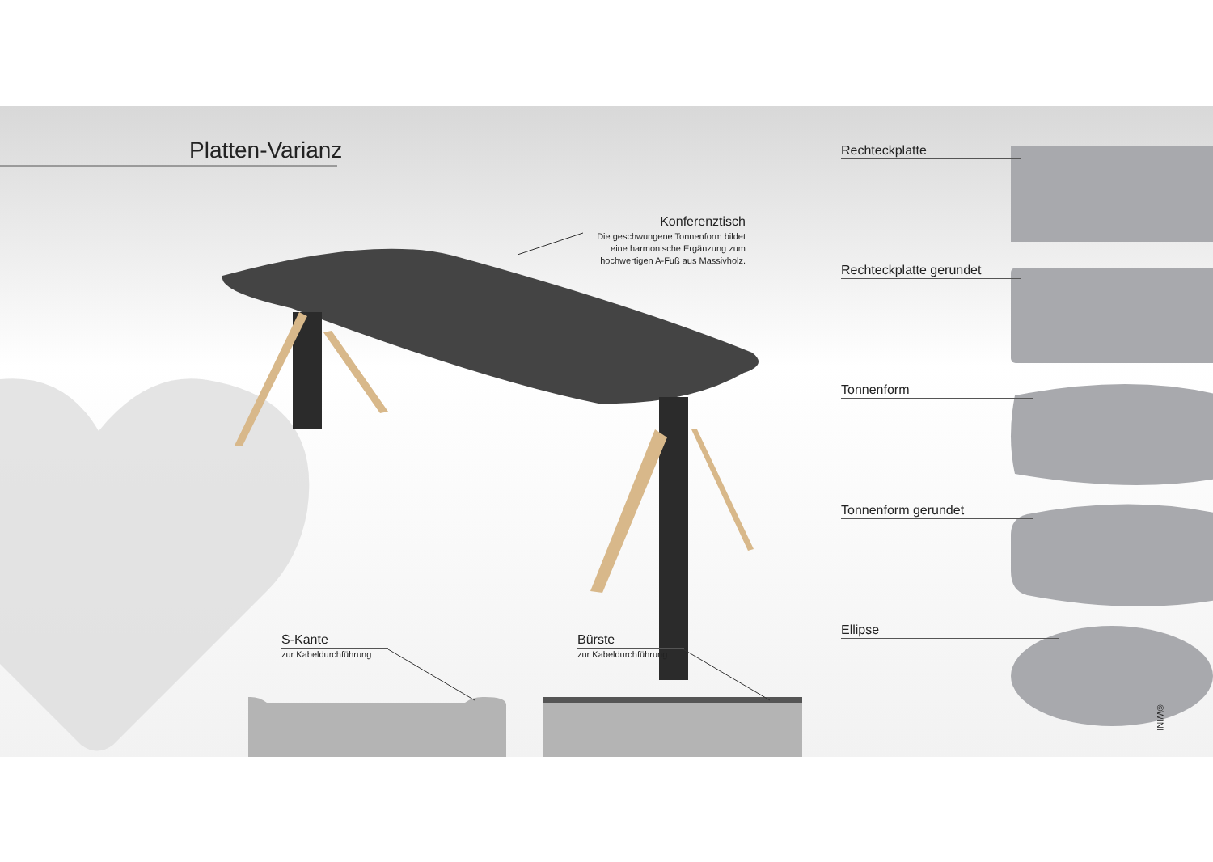Platten-Varianz
Konferenztisch
Die geschwungene Tonnenform bildet eine harmonische Ergänzung zum hochwertigen A-Fuß aus Massivholz.
Rechteckplatte
Rechteckplatte gerundet
Tonnenform
Tonnenform gerundet
Ellipse
S-Kante
zur Kabeldurchführung
Bürste
zur Kabeldurchführung
©WINI